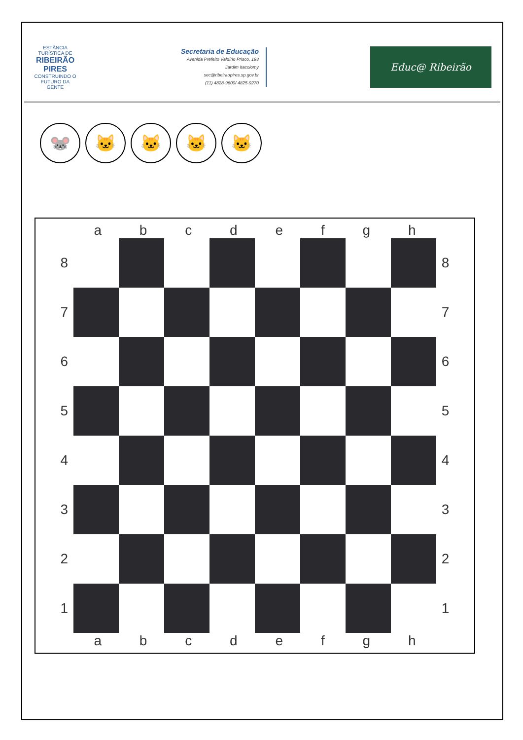ESTÂNCIA TURÍSTICA DE
RIBEIRÃO PIRES
CONSTRUINDO O FUTURO DA GENTE
Secretaria de Educação
Avenida Prefeito Valdírio Prisco, 193
Jardim Itacolomy
sec@ribeiraopires.sp.gov.br
(11) 4828-9600/ 4825-9270
Educ@ Ribeirão
🐭 🐱 🐱 🐱 🐱
a b c d e f g h
8 8
7 7
6 6
5 5
4 4
3 3
2 2
1 1
a b c d e f g h